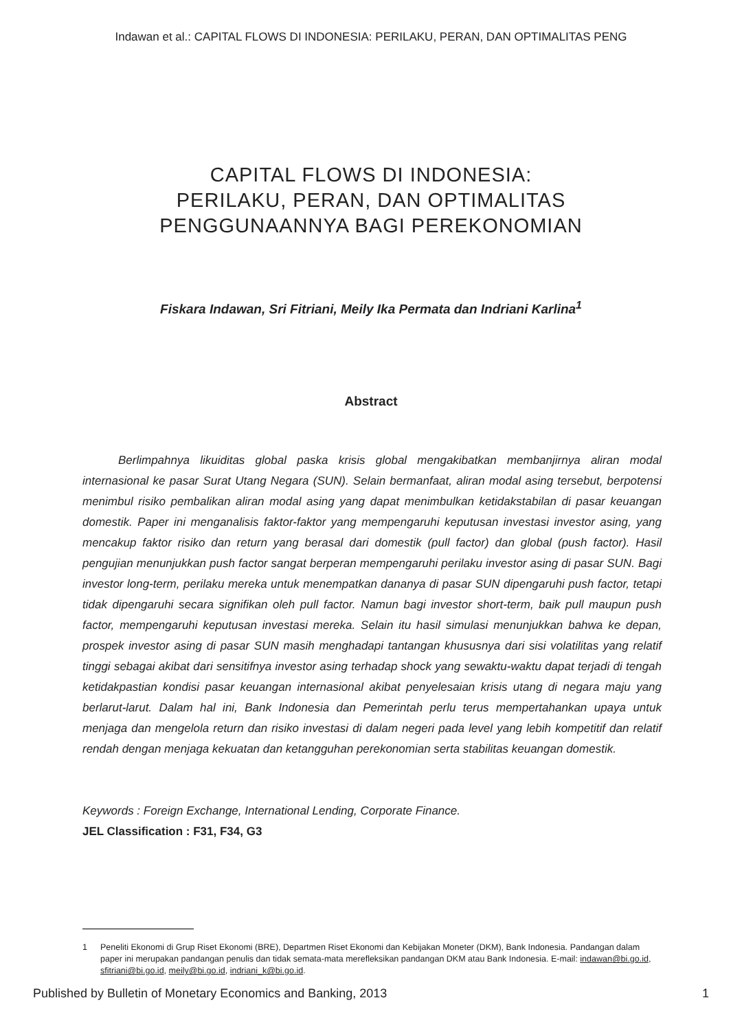Indawan et al.: CAPITAL FLOWS DI INDONESIA: PERILAKU, PERAN, DAN OPTIMALITAS PENG
CAPITAL FLOWS DI INDONESIA:
PERILAKU, PERAN, DAN OPTIMALITAS
PENGGUNAANNYA BAGI PEREKONOMIAN
Fiskara Indawan, Sri Fitriani, Meily Ika Permata dan Indriani Karlina<sup>1</sup>
Abstract
Berlimpahnya likuiditas global paska krisis global mengakibatkan membanjirnya aliran modal internasional ke pasar Surat Utang Negara (SUN). Selain bermanfaat, aliran modal asing tersebut, berpotensi menimbul risiko pembalikan aliran modal asing yang dapat menimbulkan ketidakstabilan di pasar keuangan domestik. Paper ini menganalisis faktor-faktor yang mempengaruhi keputusan investasi investor asing, yang mencakup faktor risiko dan return yang berasal dari domestik (pull factor) dan global (push factor). Hasil pengujian menunjukkan push factor sangat berperan mempengaruhi perilaku investor asing di pasar SUN. Bagi investor long-term, perilaku mereka untuk menempatkan dananya di pasar SUN dipengaruhi push factor, tetapi tidak dipengaruhi secara signifikan oleh pull factor. Namun bagi investor short-term, baik pull maupun push factor, mempengaruhi keputusan investasi mereka. Selain itu hasil simulasi menunjukkan bahwa ke depan, prospek investor asing di pasar SUN masih menghadapi tantangan khususnya dari sisi volatilitas yang relatif tinggi sebagai akibat dari sensitifnya investor asing terhadap shock yang sewaktu-waktu dapat terjadi di tengah ketidakpastian kondisi pasar keuangan internasional akibat penyelesaian krisis utang di negara maju yang berlarut-larut. Dalam hal ini, Bank Indonesia dan Pemerintah perlu terus mempertahankan upaya untuk menjaga dan mengelola return dan risiko investasi di dalam negeri pada level yang lebih kompetitif dan relatif rendah dengan menjaga kekuatan dan ketangguhan perekonomian serta stabilitas keuangan domestik.
Keywords : Foreign Exchange, International Lending, Corporate Finance.
JEL Classification : F31, F34, G3
1 Peneliti Ekonomi di Grup Riset Ekonomi (BRE), Departmen Riset Ekonomi dan Kebijakan Moneter (DKM), Bank Indonesia. Pandangan dalam paper ini merupakan pandangan penulis dan tidak semata-mata merefleksikan pandangan DKM atau Bank Indonesia. E-mail: indawan@bi.go.id, sfitriani@bi.go.id, meily@bi.go.id, indriani_k@bi.go.id.
Published by Bulletin of Monetary Economics and Banking, 2013 1